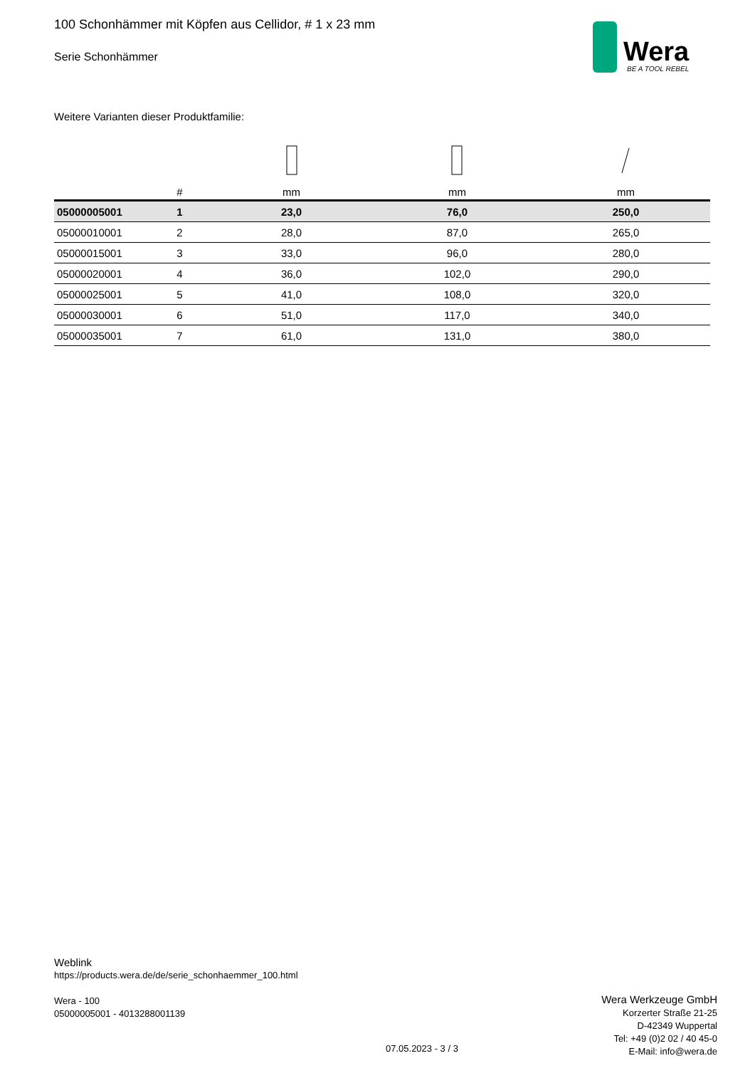100 Schonhämmer mit Köpfen aus Cellidor, # 1 x 23 mm
Serie Schonhämmer
Wera
BE A TOOL REBEL
Weitere Varianten dieser Produktfamilie:
| | # | mm | mm | mm |
| --- | --- | --- | --- | --- |
| 05000005001 | 1 | 23,0 | 76,0 | 250,0 |
| 05000010001 | 2 | 28,0 | 87,0 | 265,0 |
| 05000015001 | 3 | 33,0 | 96,0 | 280,0 |
| 05000020001 | 4 | 36,0 | 102,0 | 290,0 |
| 05000025001 | 5 | 41,0 | 108,0 | 320,0 |
| 05000030001 | 6 | 51,0 | 117,0 | 340,0 |
| 05000035001 | 7 | 61,0 | 131,0 | 380,0 |
Weblink
https://products.wera.de/de/serie_schonhaemmer_100.html
Wera - 100
05000005001 - 4013288001139
07.05.2023 - 3 / 3
Wera Werkzeuge GmbH
Korzerter Straße 21-25
D-42349 Wuppertal
Tel: +49 (0)2 02 / 40 45-0
E-Mail: info@wera.de